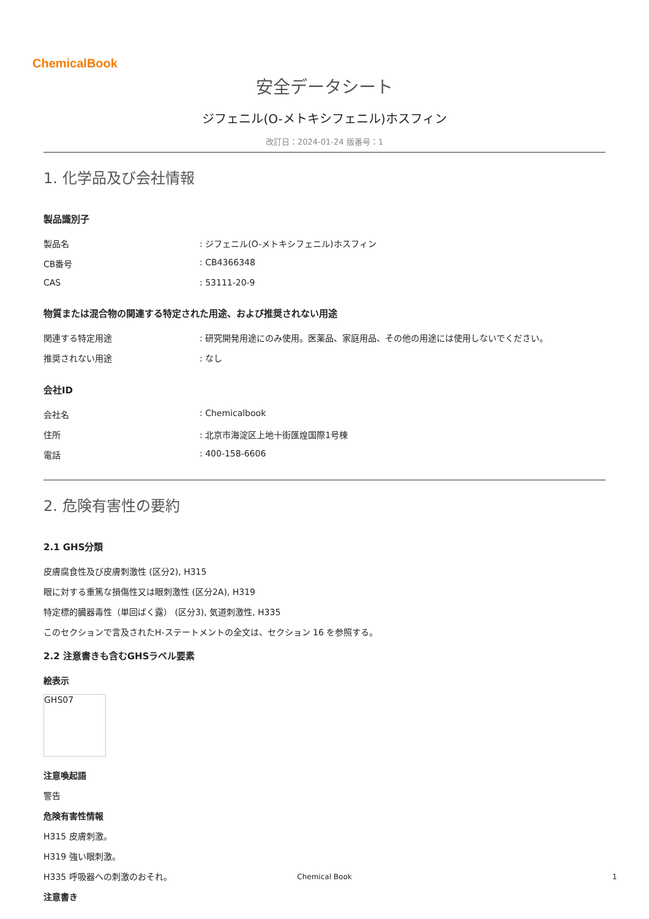ChemicalBook
安全データシート
ジフェニル(O-メトキシフェニル)ホスフィン
改訂日：2024-01-24 版番号：1
1. 化学品及び会社情報
製品識別子
| 製品名 | : ジフェニル(O-メトキシフェニル)ホスフィン |
| CB番号 | : CB4366348 |
| CAS | : 53111-20-9 |
物質または混合物の関連する特定された用途、および推奨されない用途
| 関連する特定用途 | : 研究開発用途にのみ使用。医薬品、家庭用品、その他の用途には使用しないでください。 |
| 推奨されない用途 | : なし |
会社ID
| 会社名 | : Chemicalbook |
| 住所 | : 北京市海淀区上地十街匯煌国際1号棟 |
| 電話 | : 400-158-6606 |
2. 危険有害性の要約
2.1 GHS分類
皮膚腐食性及び皮膚刺激性 (区分2), H315
眼に対する重篤な損傷性又は眼刺激性 (区分2A), H319
特定標的臓器毒性（単回ばく露） (区分3), 気道刺激性, H335
このセクションで言及されたH-ステートメントの全文は、セクション 16 を参照する。
2.2 注意書きも含むGHSラベル要素
絵表示
GHS07
注意喚起語
警告
危険有害性情報
H315 皮膚刺激。
H319 強い眼刺激。
H335 呼吸器への刺激のおそれ。
注意書き
Chemical Book 1